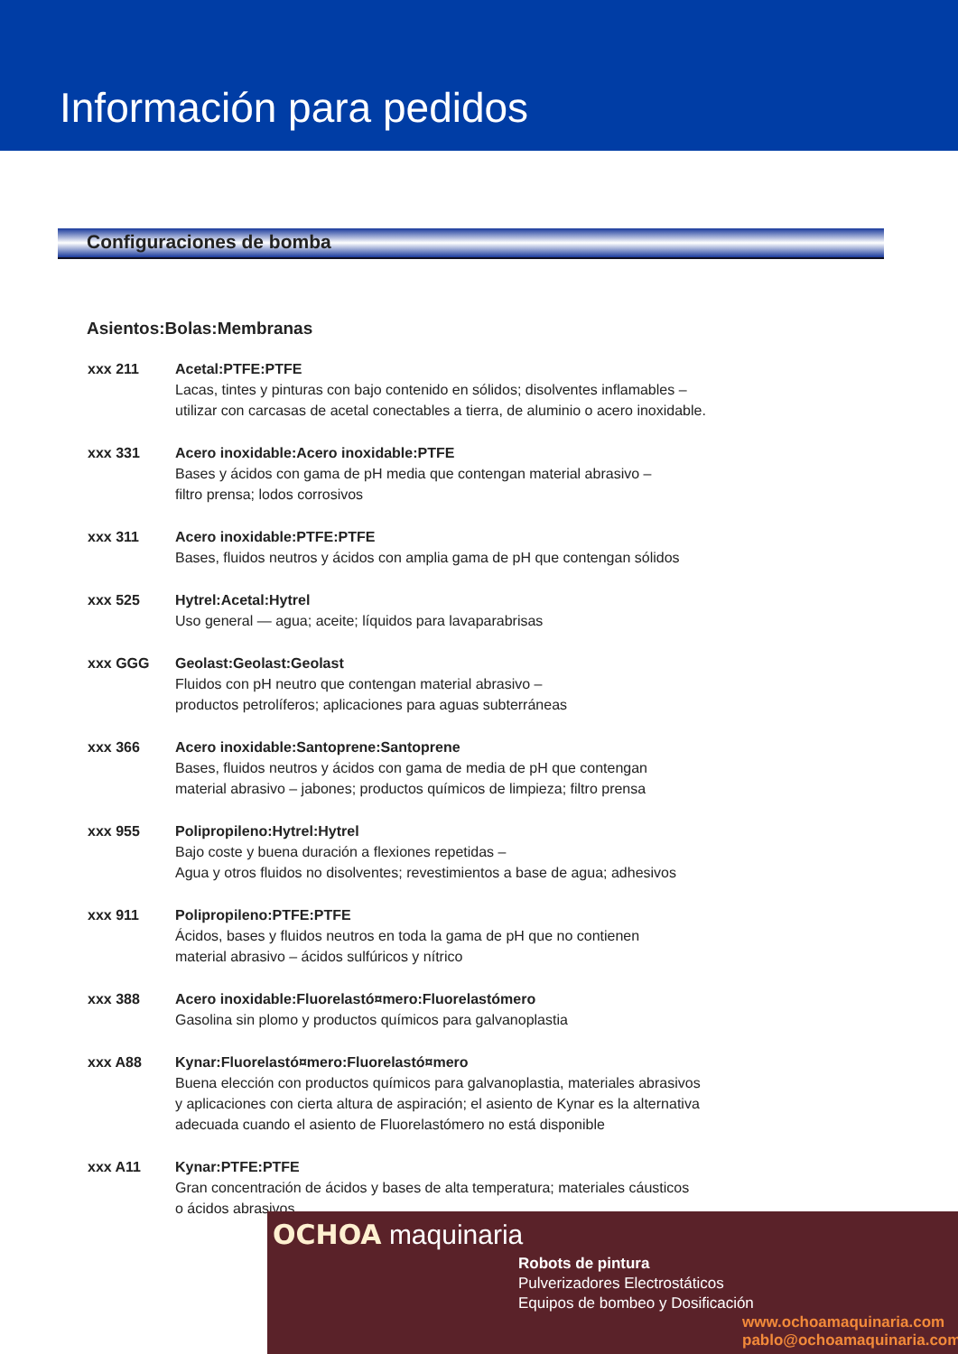Información para pedidos
Configuraciones de bomba
Asientos:Bolas:Membranas
xxx 211 Acetal:PTFE:PTFE
Lacas, tintes y pinturas con bajo contenido en sólidos; disolventes inflamables –
utilizar con carcasas de acetal conectables a tierra, de aluminio o acero inoxidable.
xxx 331 Acero inoxidable:Acero inoxidable:PTFE
Bases y ácidos con gama de pH media que contengan material abrasivo –
filtro prensa; lodos corrosivos
xxx 311 Acero inoxidable:PTFE:PTFE
Bases, fluidos neutros y ácidos con amplia gama de pH que contengan sólidos
xxx 525 Hytrel:Acetal:Hytrel
Uso general — agua; aceite; líquidos para lavaparabrisas
xxx GGG Geolast:Geolast:Geolast
Fluidos con pH neutro que contengan material abrasivo –
productos petrolíferos; aplicaciones para aguas subterráneas
xxx 366 Acero inoxidable:Santoprene:Santoprene
Bases, fluidos neutros y ácidos con gama de media de pH que contengan
material abrasivo – jabones; productos químicos de limpieza; filtro prensa
xxx 955 Polipropileno:Hytrel:Hytrel
Bajo coste y buena duración a flexiones repetidas –
Agua y otros fluidos no disolventes; revestimientos a base de agua; adhesivos
xxx 911 Polipropileno:PTFE:PTFE
Ácidos, bases y fluidos neutros en toda la gama de pH que no contienen
material abrasivo – ácidos sulfúricos y nítrico
xxx 388 Acero inoxidable:Fluorelastó¤mero:Fluorelastómero
Gasolina sin plomo y productos químicos para galvanoplastia
xxx A88 Kynar:Fluorelastó¤mero:Fluorelastó¤mero
Buena elección con productos químicos para galvanoplastia, materiales abrasivos
y aplicaciones con cierta altura de aspiración; el asiento de Kynar es la alternativa
adecuada cuando el asiento de Fluorelastómero no está disponible
xxx A11 Kynar:PTFE:PTFE
Gran concentración de ácidos y bases de alta temperatura; materiales cáusticos
o ácidos abrasivos
OCHOA maquinaria
Robots de pintura
Pulverizadores Electrostáticos
Equipos de bombeo y Dosificación
www.ochoamaquinaria.com
pablo@ochoamaquinaria.com